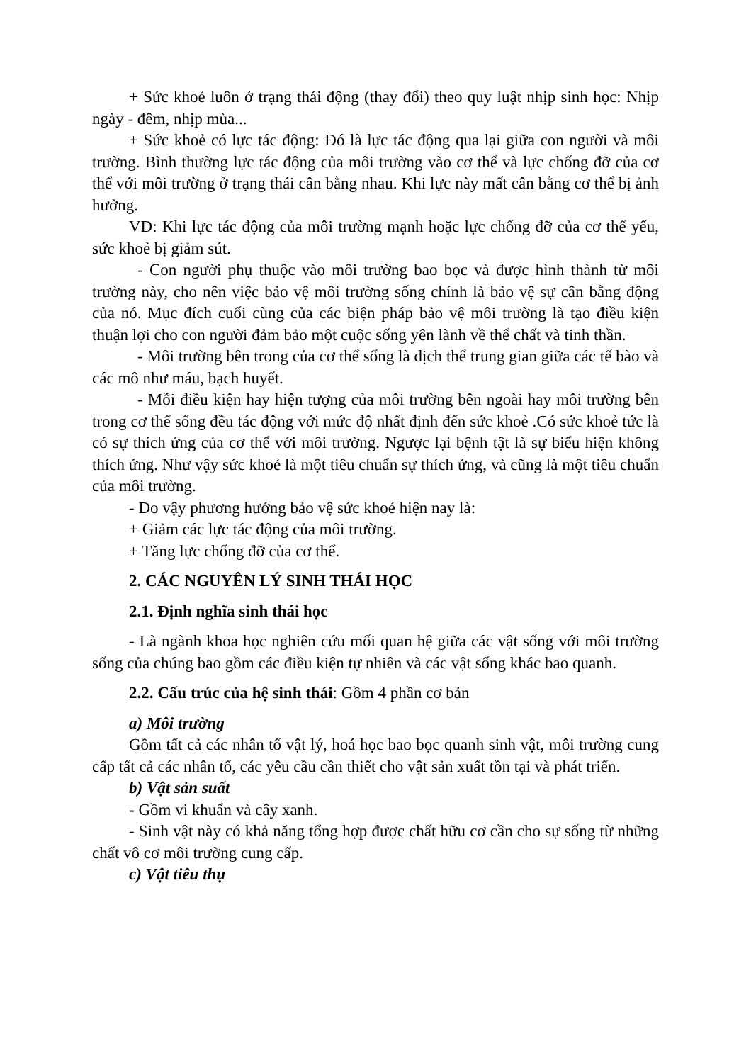+ Sức khoẻ luôn ở trạng thái động (thay đổi) theo quy luật nhịp sinh học: Nhịp ngày - đêm, nhịp mùa...
+ Sức khoẻ có lực tác động: Đó là lực tác động qua lại giữa con người và môi trường. Bình thường lực tác động của môi trường vào cơ thể và lực chống đỡ của cơ thể với môi trường ở trạng thái cân bằng nhau. Khi lực này mất cân bằng cơ thể bị ảnh hưởng.
VD: Khi lực tác động của môi trường mạnh hoặc lực chống đỡ của cơ thể yếu, sức khoẻ bị giảm sút.
- Con người phụ thuộc vào môi trường bao bọc và được hình thành từ môi trường này, cho nên việc bảo vệ môi trường sống chính là bảo vệ sự cân bằng động của nó. Mục đích cuối cùng của các biện pháp bảo vệ môi trường là tạo điều kiện thuận lợi cho con người đảm bảo một cuộc sống yên lành về thể chất và tinh thần.
- Môi trường bên trong của cơ thể sống là dịch thể trung gian giữa các tế bào và các mô như máu, bạch huyết.
- Mỗi điều kiện hay hiện tượng của môi trường bên ngoài hay môi trường bên trong cơ thể sống đều tác động với mức độ nhất định đến sức khoẻ .Có sức khoẻ tức là có sự thích ứng của cơ thể với môi trường. Ngược lại bệnh tật là sự biểu hiện không thích ứng. Như vậy sức khoẻ là một tiêu chuẩn sự thích ứng, và cũng là một tiêu chuẩn của môi trường.
- Do vậy phương hướng bảo vệ sức khoẻ hiện nay là:
+ Giảm các lực tác động của môi trường.
+ Tăng lực chống đỡ của cơ thể.
2. CÁC NGUYÊN LÝ SINH THÁI HỌC
2.1. Định nghĩa sinh thái học
- Là ngành khoa học nghiên cứu mối quan hệ giữa các vật sống với môi trường sống của chúng bao gồm các điều kiện tự nhiên và các vật sống khác bao quanh.
2.2. Cấu trúc của hệ sinh thái: Gồm 4 phần cơ bản
a) Môi trường
Gồm tất cả các nhân tố vật lý, hoá học bao bọc quanh sinh vật, môi trường cung cấp tất cả các nhân tố, các yêu cầu cần thiết cho vật sản xuất tồn tại và phát triển.
b) Vật sản suất
- Gồm vi khuẩn và cây xanh.
- Sinh vật này có khả năng tổng hợp được chất hữu cơ cần cho sự sống từ những chất vô cơ môi trường cung cấp.
c) Vật tiêu thụ